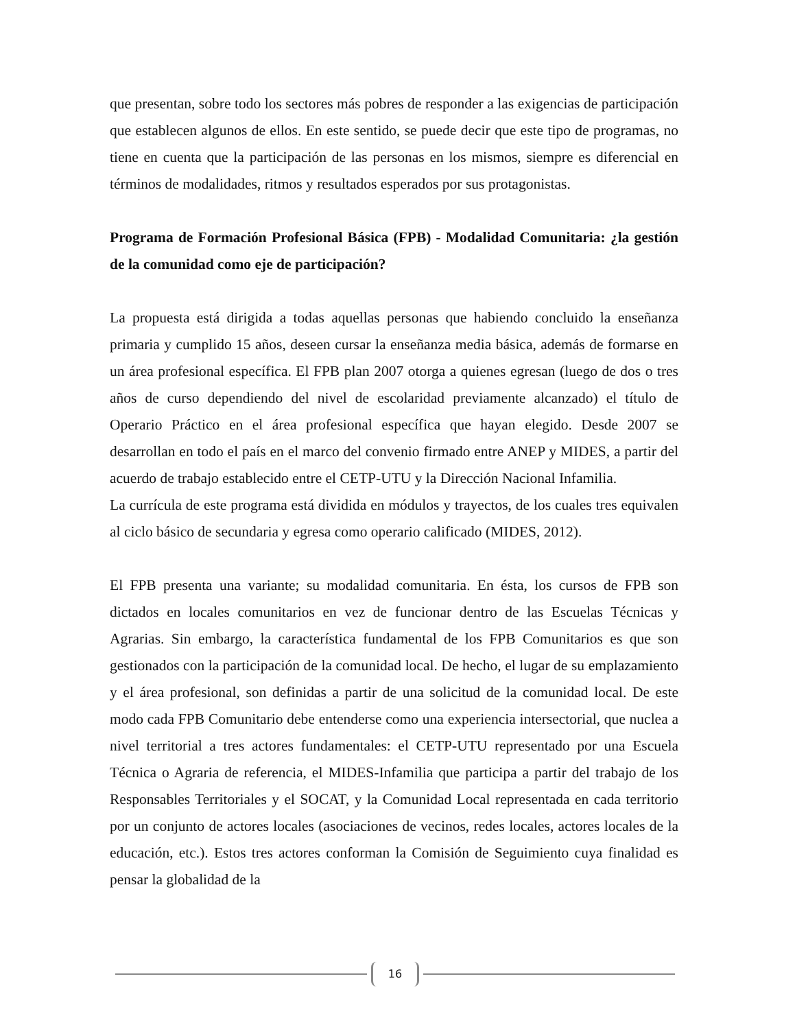que presentan, sobre todo los sectores más pobres de responder a las exigencias de participación que establecen algunos de ellos. En este sentido, se puede decir que este tipo de programas, no tiene en cuenta que la participación de las personas en los mismos, siempre es diferencial en términos de modalidades, ritmos y resultados esperados por sus protagonistas.
Programa de Formación Profesional Básica (FPB) - Modalidad Comunitaria: ¿la gestión de la comunidad como eje de participación?
La propuesta está dirigida a todas aquellas personas que habiendo concluido la enseñanza primaria y cumplido 15 años, deseen cursar la enseñanza media básica, además de formarse en un área profesional específica. El FPB plan 2007 otorga a quienes egresan (luego de dos o tres años de curso dependiendo del nivel de escolaridad previamente alcanzado) el título de Operario Práctico en el área profesional específica que hayan elegido. Desde 2007 se desarrollan en todo el país en el marco del convenio firmado entre ANEP y MIDES, a partir del acuerdo de trabajo establecido entre el CETP-UTU y la Dirección Nacional Infamilia.
La currícula de este programa está dividida en módulos y trayectos, de los cuales tres equivalen al ciclo básico de secundaria y egresa como operario calificado (MIDES, 2012).
El FPB presenta una variante; su modalidad comunitaria. En ésta, los cursos de FPB son dictados en locales comunitarios en vez de funcionar dentro de las Escuelas Técnicas y Agrarias. Sin embargo, la característica fundamental de los FPB Comunitarios es que son gestionados con la participación de la comunidad local. De hecho, el lugar de su emplazamiento y el área profesional, son definidas a partir de una solicitud de la comunidad local. De este modo cada FPB Comunitario debe entenderse como una experiencia intersectorial, que nuclea a nivel territorial a tres actores fundamentales: el CETP-UTU representado por una Escuela Técnica o Agraria de referencia, el MIDES-Infamilia que participa a partir del trabajo de los Responsables Territoriales y el SOCAT, y la Comunidad Local representada en cada territorio por un conjunto de actores locales (asociaciones de vecinos, redes locales, actores locales de la educación, etc.). Estos tres actores conforman la Comisión de Seguimiento cuya finalidad es pensar la globalidad de la
16